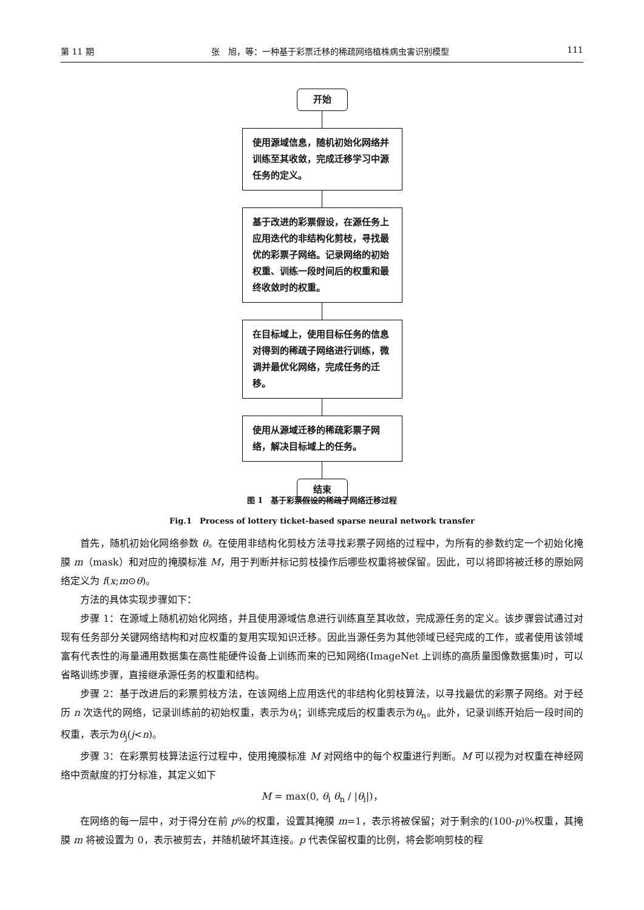第 11 期 张　旭，等：一种基于彩票迁移的稀疏网络植株病虫害识别模型 111
开始
使用源域信息，随机初始化网络并训练至其收敛，完成迁移学习中源任务的定义。
基于改进的彩票假设，在源任务上应用迭代的非结构化剪枝，寻找最优的彩票子网络。记录网络的初始权重、训练一段时间后的权重和最终收敛时的权重。
在目标域上，使用目标任务的信息对得到的稀疏子网络进行训练，微调并最优化网络，完成任务的迁移。
使用从源域迁移的稀疏彩票子网络，解决目标域上的任务。
结束
图 1　基于彩票假设的稀疏子网络迁移过程
Fig.1　Process of lottery ticket-based sparse neural network transfer
首先，随机初始化网络参数 θ。在使用非结构化剪枝方法寻找彩票子网络的过程中，为所有的参数约定一个初始化掩膜 m（mask）和对应的掩膜标准 M，用于判断并标记剪枝操作后哪些权重将被保留。因此，可以将即将被迁移的原始网络定义为 f(x;m⊙θ)。
方法的具体实现步骤如下：
步骤 1：在源域上随机初始化网络，并且使用源域信息进行训练直至其收敛，完成源任务的定义。该步骤尝试通过对现有任务部分关键网络结构和对应权重的复用实现知识迁移。因此当源任务为其他领域已经完成的工作，或者使用该领域富有代表性的海量通用数据集在高性能硬件设备上训练而来的已知网络(ImageNet 上训练的高质量图像数据集)时，可以省略训练步骤，直接继承源任务的权重和结构。
步骤 2：基于改进后的彩票剪枝方法，在该网络上应用迭代的非结构化剪枝算法，以寻找最优的彩票子网络。对于经历 n 次迭代的网络，记录训练前的初始权重，表示为θ<sub>i</sub>；训练完成后的权重表示为θ<sub>n</sub>。此外，记录训练开始后一段时间的权重，表示为θ<sub>j</sub>(j<n)。
步骤 3：在彩票剪枝算法运行过程中，使用掩膜标准 M 对网络中的每个权重进行判断。M 可以视为对权重在神经网络中贡献度的打分标准，其定义如下
M = max(0, θ<sub>i</sub> θ<sub>n</sub> / |θ<sub>i</sub>|)，
在网络的每一层中，对于得分在前 p%的权重，设置其掩膜 m=1，表示将被保留；对于剩余的(100-p)%权重，其掩膜 m 将被设置为 0，表示被剪去，并随机破坏其连接。p 代表保留权重的比例，将会影响剪枝的程